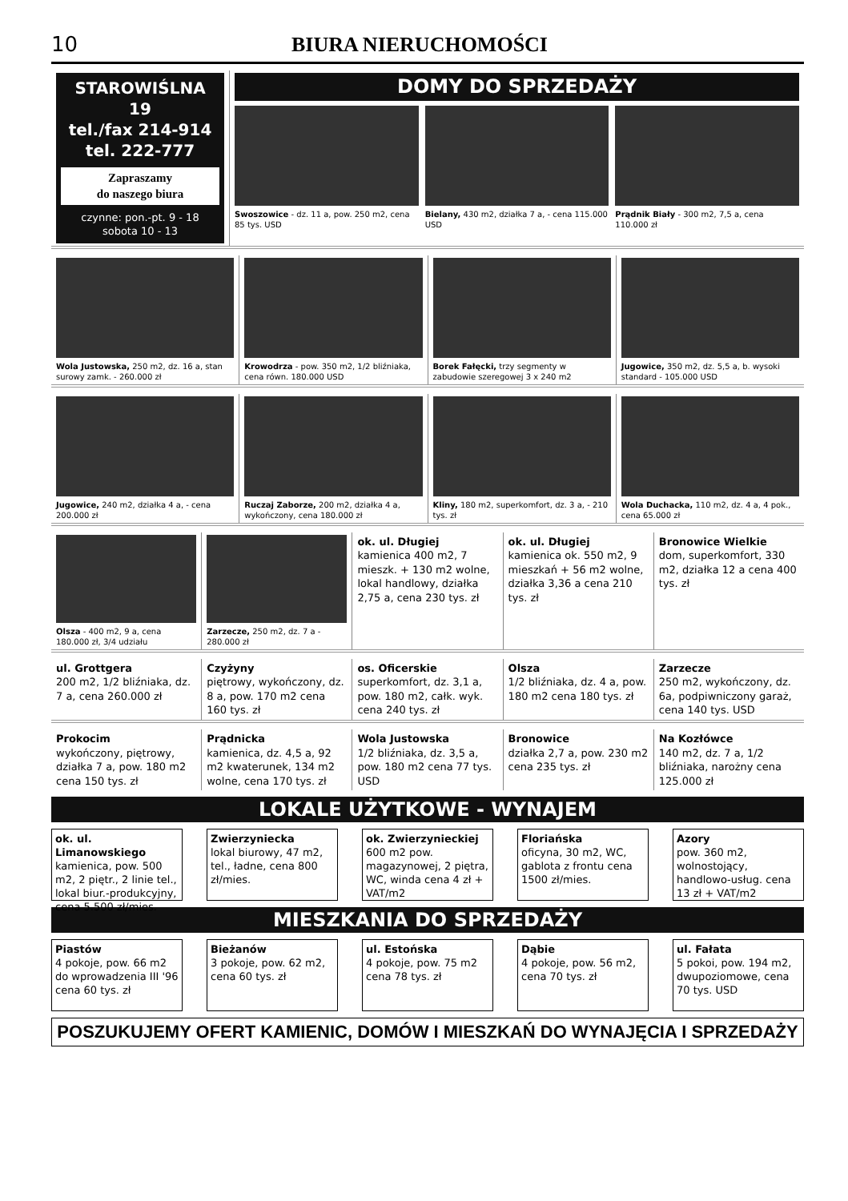10 BIURA NIERUCHOMOŚCI
STAROWIŚLNA 19
tel./fax 214-914
tel. 222-777
Zapraszamy
do naszego biura
czynne: pon.-pt. 9 - 18
sobota 10 - 13
DOMY DO SPRZEDAŻY
Swoszowice - dz. 11 a, pow. 250 m2, cena 85 tys. USD
Bielany, 430 m2, działka 7 a, - cena 115.000 USD
Prądnik Biały - 300 m2, 7,5 a, cena 110.000 zł
Wola Justowska, 250 m2, dz. 16 a, stan surowy zamk. - 260.000 zł
Krowodrza - pow. 350 m2, 1/2 bliźniaka, cena równ. 180.000 USD
Borek Fałęcki, trzy segmenty w zabudowie szeregowej 3 x 240 m2
Jugowice, 350 m2, dz. 5,5 a, b. wysoki standard - 105.000 USD
Jugowice, 240 m2, działka 4 a, - cena 200.000 zł
Ruczaj Zaborze, 200 m2, działka 4 a, wykończony, cena 180.000 zł
Kliny, 180 m2, superkomfort, dz. 3 a, - 210 tys. zł
Wola Duchacka, 110 m2, dz. 4 a, 4 pok., cena 65.000 zł
Olsza - 400 m2, 9 a, cena 180.000 zł, 3/4 udziału
Zarzecze, 250 m2, dz. 7 a - 280.000 zł
ok. ul. Długiej
kamienica 400 m2, 7 mieszk. + 130 m2 wolne, lokal handlowy, działka 2,75 a, cena 230 tys. zł
ok. ul. Długiej
kamienica ok. 550 m2, 9 mieszkań + 56 m2 wolne, działka 3,36 a cena 210 tys. zł
Bronowice Wielkie
dom, superkomfort, 330 m2, działka 12 a cena 400 tys. zł
ul. Grottgera
200 m2, 1/2 bliźniaka, dz. 7 a, cena 260.000 zł
Czyżyny
piętrowy, wykończony, dz. 8 a, pow. 170 m2 cena 160 tys. zł
os. Oficerskie
superkomfort, dz. 3,1 a, pow. 180 m2, całk. wyk. cena 240 tys. zł
Olsza
1/2 bliźniaka, dz. 4 a, pow. 180 m2 cena 180 tys. zł
Zarzecze
250 m2, wykończony, dz. 6a, podpiwniczony garaż, cena 140 tys. USD
Prokocim
wykończony, piętrowy, działka 7 a, pow. 180 m2 cena 150 tys. zł
Prądnicka
kamienica, dz. 4,5 a, 92 m2 kwaterunek, 134 m2 wolne, cena 170 tys. zł
Wola Justowska
1/2 bliźniaka, dz. 3,5 a, pow. 180 m2 cena 77 tys. USD
Bronowice
działka 2,7 a, pow. 230 m2 cena 235 tys. zł
Na Kozłówce
140 m2, dz. 7 a, 1/2 bliźniaka, narożny cena 125.000 zł
LOKALE UŻYTKOWE - WYNAJEM
ok. ul. Limanowskiego
kamienica, pow. 500 m2, 2 piętr., 2 linie tel., lokal biur.-produkcyjny, cena 5.500 zł/mies.
Zwierzyniecka
lokal biurowy, 47 m2, tel., ładne, cena 800 zł/mies.
ok. Zwierzynieckiej
600 m2 pow. magazynowej, 2 piętra, WC, winda cena 4 zł + VAT/m2
Floriańska
oficyna, 30 m2, WC, gablota z frontu cena 1500 zł/mies.
Azory
pow. 360 m2, wolnostojący, handlowo-usług. cena 13 zł + VAT/m2
MIESZKANIA DO SPRZEDAŻY
Piastów
4 pokoje, pow. 66 m2 do wprowadzenia III '96 cena 60 tys. zł
Bieżanów
3 pokoje, pow. 62 m2, cena 60 tys. zł
ul. Estońska
4 pokoje, pow. 75 m2 cena 78 tys. zł
Dąbie
4 pokoje, pow. 56 m2, cena 70 tys. zł
ul. Fałata
5 pokoi, pow. 194 m2, dwupoziomowe, cena 70 tys. USD
POSZUKUJEMY OFERT KAMIENIC, DOMÓW I MIESZKAŃ DO WYNAJĘCIA I SPRZEDAŻY